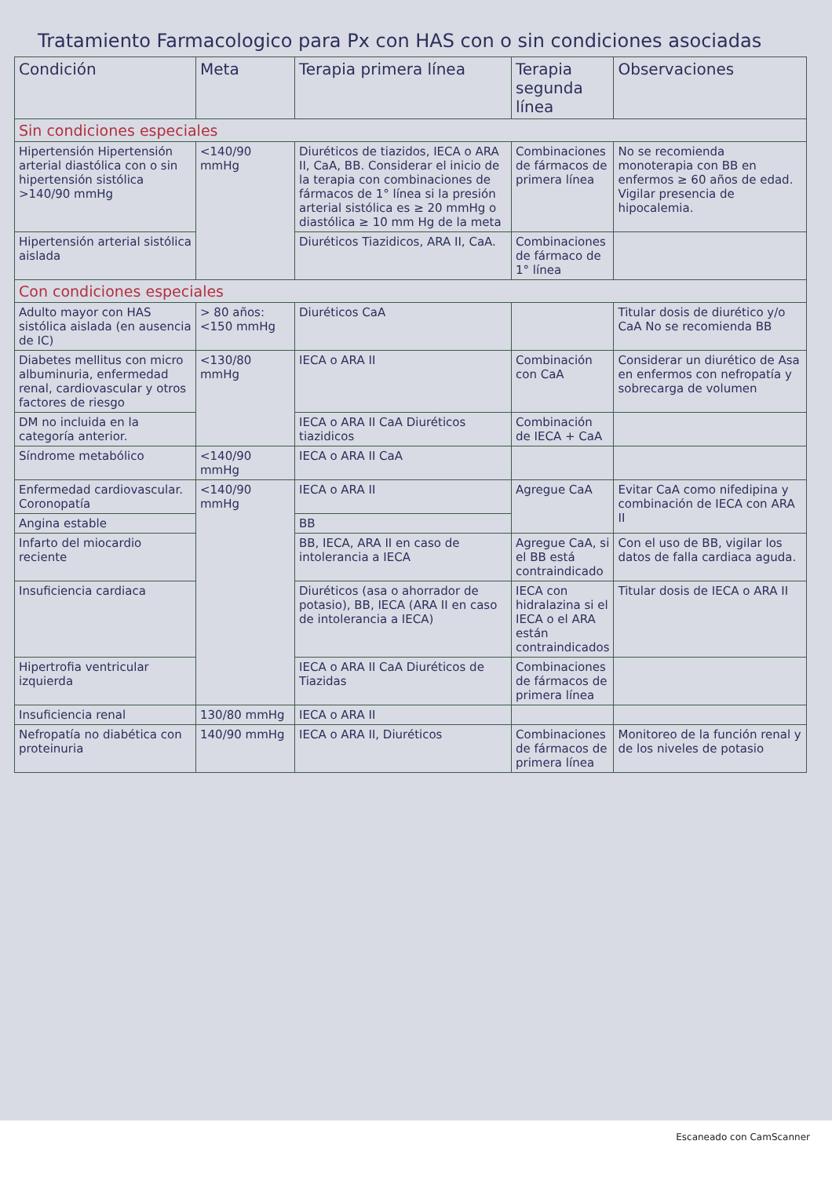Tratamiento Farmacologico para Px con HAS con o sin condiciones asociadas
| Condición | Meta | Terapia primera línea | Terapia segunda línea | Observaciones |
| --- | --- | --- | --- | --- |
| Sin condiciones especiales | | | | |
| Hipertensión Hipertensión arterial diastólica con o sin hipertensión sistólica >140/90 mmHg | <140/90 mmHg | Diuréticos de tiazidos, IECA o ARA II, CaA, BB. Considerar el inicio de la terapia con combinaciones de fármacos de 1° línea si la presión arterial sistólica es ≥ 20 mmHg o diastólica ≥ 10 mm Hg de la meta | Combinaciones de fármacos de primera línea | No se recomienda monoterapia con BB en enfermos ≥ 60 años de edad. Vigilar presencia de hipocalemia. |
| Hipertensión arterial sistólica aislada | | Diuréticos Tiazidicos, ARA II, CaA. | Combinaciones de fármaco de 1° línea | |
| Con condiciones especiales | | | | |
| Adulto mayor con HAS sistólica aislada (en ausencia de IC) | > 80 años: <150 mmHg | Diuréticos CaA | | Titular dosis de diurético y/o CaA No se recomienda BB |
| Diabetes mellitus con micro albuminuria, enfermedad renal, cardiovascular y otros factores de riesgo | <130/80 mmHg | IECA o ARA II | Combinación con CaA | Considerar un diurético de Asa en enfermos con nefropatía y sobrecarga de volumen |
| DM no incluida en la categoría anterior. | | IECA o ARA II CaA Diuréticos tiazidicos | Combinación de IECA + CaA | |
| Síndrome metabólico | <140/90 mmHg | IECA o ARA II CaA | | |
| Enfermedad cardiovascular. Coronopatía | <140/90 mmHg | IECA o ARA II | Agregue CaA | Evitar CaA como nifedipina y combinación de IECA con ARA II |
| Angina estable | | BB | | |
| Infarto del miocardio reciente | | BB, IECA, ARA II en caso de intolerancia a IECA | Agregue CaA, si el BB está contraindicado | Con el uso de BB, vigilar los datos de falla cardiaca aguda. |
| Insuficiencia cardiaca | | Diuréticos (asa o ahorrador de potasio), BB, IECA (ARA II en caso de intolerancia a IECA) | IECA con hidralazina si el IECA o el ARA están contraindicados | Titular dosis de IECA o ARA II |
| Hipertrofia ventricular izquierda | | IECA o ARA II CaA Diuréticos de Tiazidas | Combinaciones de fármacos de primera línea | |
| Insuficiencia renal | 130/80 mmHg | IECA o ARA II | | |
| Nefropatía no diabética con proteinuria | 140/90 mmHg | IECA o ARA II, Diuréticos | Combinaciones de fármacos de primera línea | Monitoreo de la función renal y de los niveles de potasio |
Escaneado con CamScanner